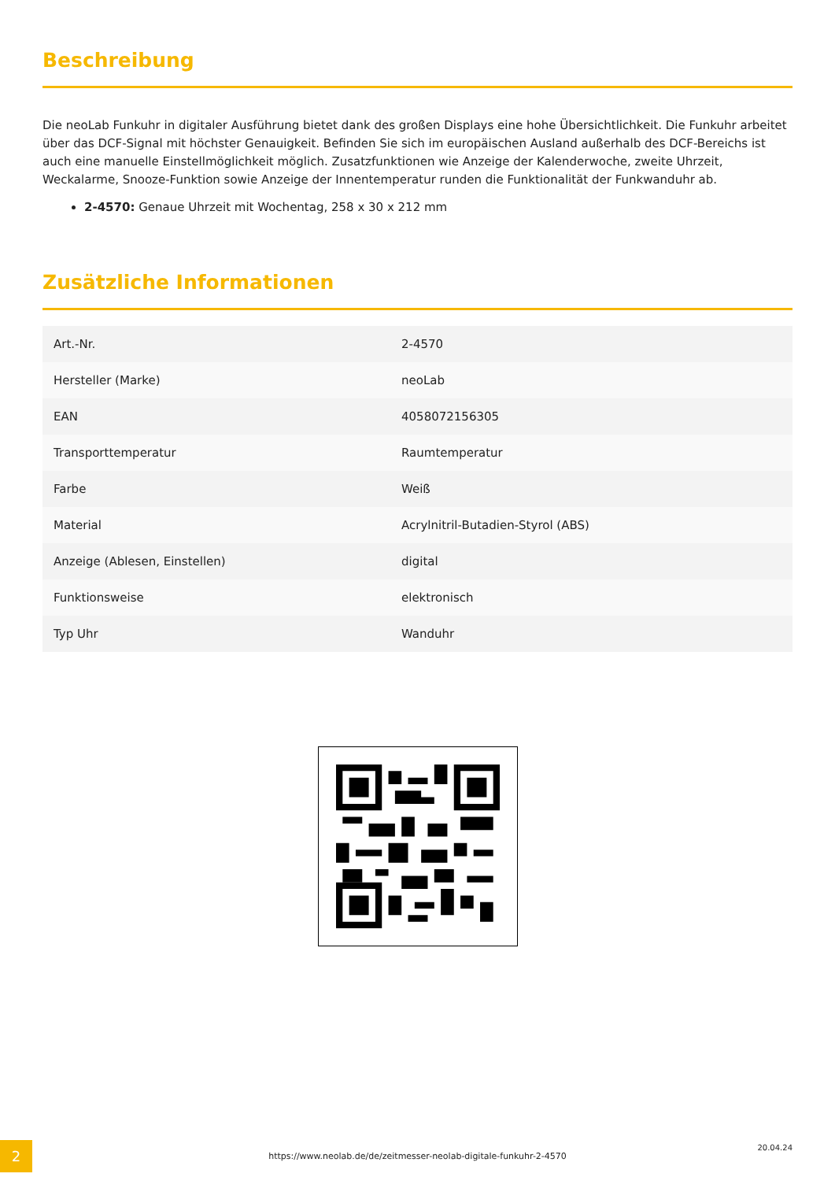Beschreibung
Die neoLab Funkuhr in digitaler Ausführung bietet dank des großen Displays eine hohe Übersichtlichkeit. Die Funkuhr arbeitet über das DCF-Signal mit höchster Genauigkeit. Befinden Sie sich im europäischen Ausland außerhalb des DCF-Bereichs ist auch eine manuelle Einstellmöglichkeit möglich. Zusatzfunktionen wie Anzeige der Kalenderwoche, zweite Uhrzeit, Weckalarme, Snooze-Funktion sowie Anzeige der Innentemperatur runden die Funktionalität der Funkwanduhr ab.
2-4570: Genaue Uhrzeit mit Wochentag, 258 x 30 x 212 mm
Zusätzliche Informationen
| Art.-Nr. | 2-4570 |
| Hersteller (Marke) | neoLab |
| EAN | 4058072156305 |
| Transporttemperatur | Raumtemperatur |
| Farbe | Weiß |
| Material | Acrylnitril-Butadien-Styrol (ABS) |
| Anzeige (Ablesen, Einstellen) | digital |
| Funktionsweise | elektronisch |
| Typ Uhr | Wanduhr |
2 https://www.neolab.de/de/zeitmesser-neolab-digitale-funkuhr-2-4570
20.04.24